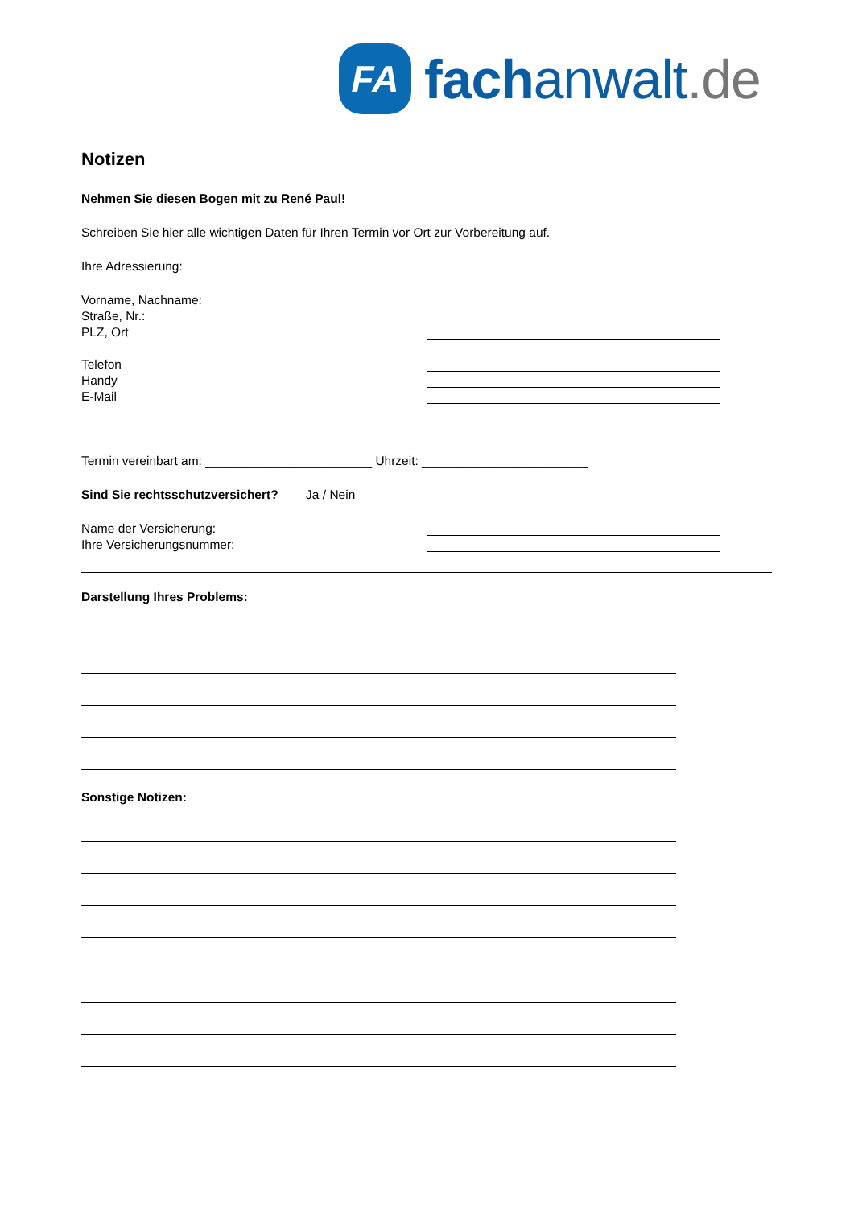FA
fachanwalt.de
Notizen
Nehmen Sie diesen Bogen mit zu René Paul!
Schreiben Sie hier alle wichtigen Daten für Ihren Termin vor Ort zur Vorbereitung auf.
Ihre Adressierung:
Vorname, Nachname:
Straße, Nr.:
PLZ, Ort
Telefon
Handy
E-Mail
Termin vereinbart am: ________________________ Uhrzeit: ________________________
Sind Sie rechtsschutzversichert? Ja / Nein
Name der Versicherung:
Ihre Versicherungsnummer:
Darstellung Ihres Problems:
Sonstige Notizen: